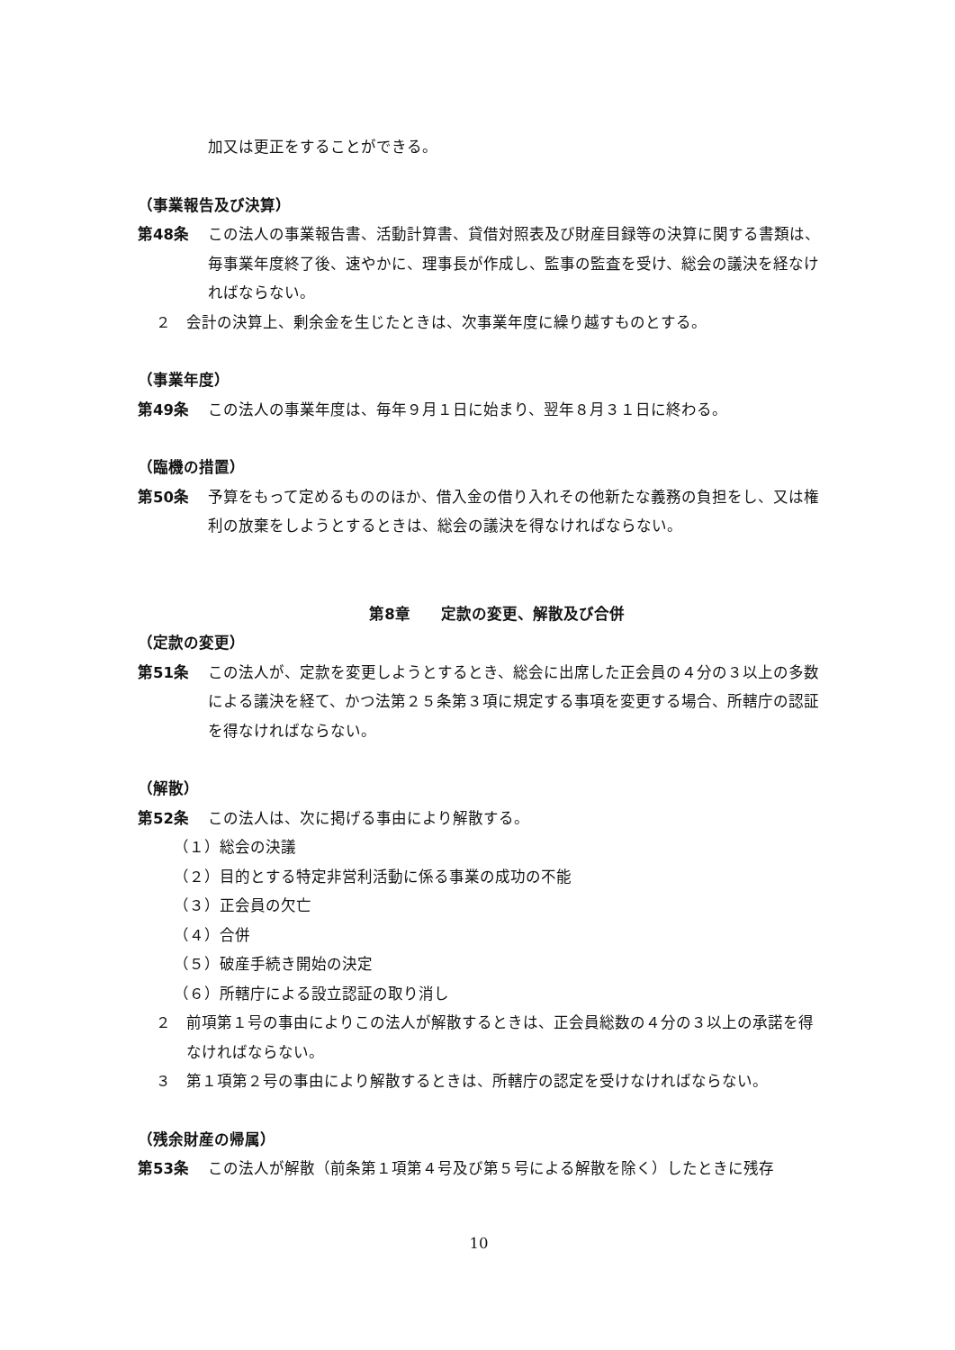加又は更正をすることができる。
（事業報告及び決算）
第48条 この法人の事業報告書、活動計算書、貸借対照表及び財産目録等の決算に関する書類は、毎事業年度終了後、速やかに、理事長が作成し、監事の監査を受け、総会の議決を経なければならない。
２ 会計の決算上、剰余金を生じたときは、次事業年度に繰り越すものとする。
（事業年度）
第49条 この法人の事業年度は、毎年９月１日に始まり、翌年８月３１日に終わる。
（臨機の措置）
第50条 予算をもって定めるもののほか、借入金の借り入れその他新たな義務の負担をし、又は権利の放棄をしようとするときは、総会の議決を得なければならない。
第8章　　定款の変更、解散及び合併
（定款の変更）
第51条 この法人が、定款を変更しようとするとき、総会に出席した正会員の４分の３以上の多数による議決を経て、かつ法第２５条第３項に規定する事項を変更する場合、所轄庁の認証を得なければならない。
（解散）
第52条 この法人は、次に掲げる事由により解散する。
（１）総会の決議
（２）目的とする特定非営利活動に係る事業の成功の不能
（３）正会員の欠亡
（４）合併
（５）破産手続き開始の決定
（６）所轄庁による設立認証の取り消し
２ 前項第１号の事由によりこの法人が解散するときは、正会員総数の４分の３以上の承諾を得なければならない。
３ 第１項第２号の事由により解散するときは、所轄庁の認定を受けなければならない。
（残余財産の帰属）
第53条 この法人が解散（前条第１項第４号及び第５号による解散を除く）したときに残存
10